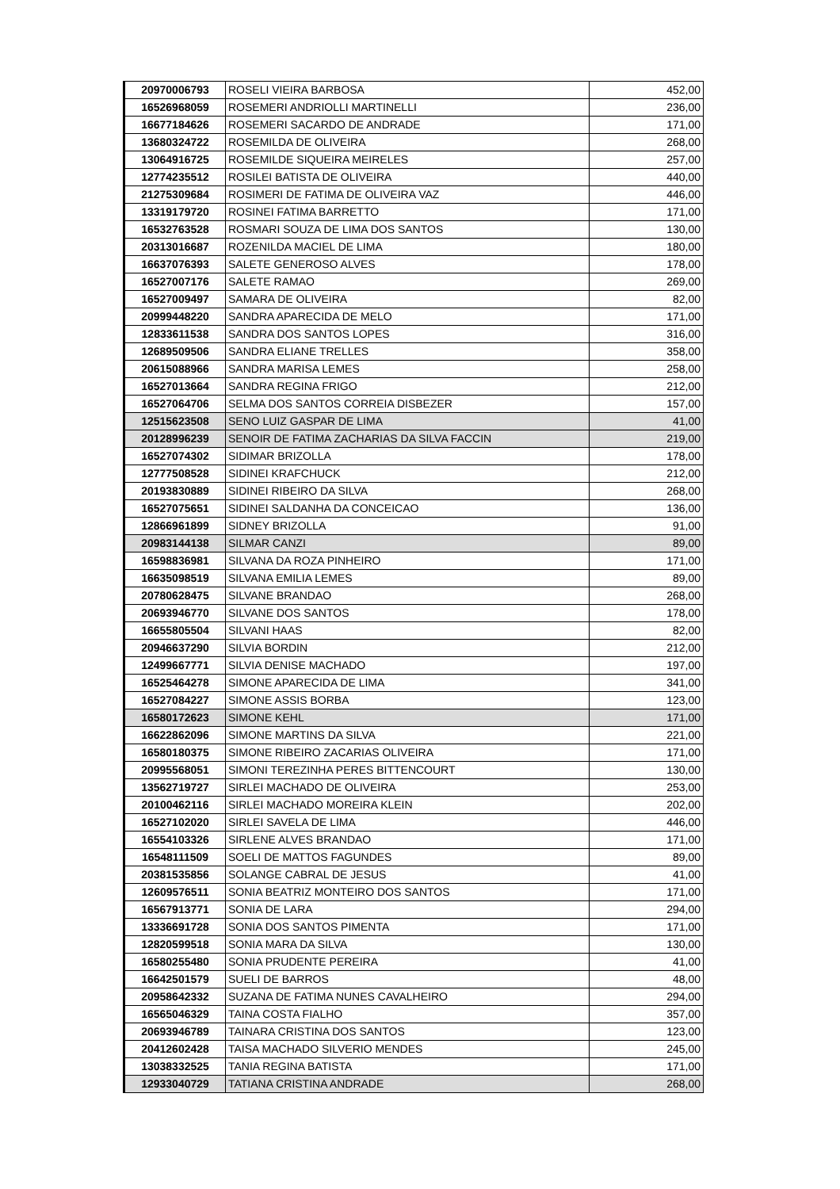| 20970006793 | ROSELI VIEIRA BARBOSA | 452,00 |
| 16526968059 | ROSEMERI ANDRIOLLI MARTINELLI | 236,00 |
| 16677184626 | ROSEMERI SACARDO DE ANDRADE | 171,00 |
| 13680324722 | ROSEMILDA DE OLIVEIRA | 268,00 |
| 13064916725 | ROSEMILDE SIQUEIRA MEIRELES | 257,00 |
| 12774235512 | ROSILEI BATISTA DE OLIVEIRA | 440,00 |
| 21275309684 | ROSIMERI DE FATIMA DE OLIVEIRA VAZ | 446,00 |
| 13319179720 | ROSINEI FATIMA BARRETTO | 171,00 |
| 16532763528 | ROSMARI SOUZA DE LIMA DOS SANTOS | 130,00 |
| 20313016687 | ROZENILDA MACIEL DE LIMA | 180,00 |
| 16637076393 | SALETE GENEROSO ALVES | 178,00 |
| 16527007176 | SALETE RAMAO | 269,00 |
| 16527009497 | SAMARA DE OLIVEIRA | 82,00 |
| 20999448220 | SANDRA APARECIDA DE MELO | 171,00 |
| 12833611538 | SANDRA DOS SANTOS LOPES | 316,00 |
| 12689509506 | SANDRA ELIANE TRELLES | 358,00 |
| 20615088966 | SANDRA MARISA LEMES | 258,00 |
| 16527013664 | SANDRA REGINA FRIGO | 212,00 |
| 16527064706 | SELMA DOS SANTOS CORREIA DISBEZER | 157,00 |
| 12515623508 | SENO LUIZ GASPAR DE LIMA | 41,00 |
| 20128996239 | SENOIR DE FATIMA ZACHARIAS DA SILVA FACCIN | 219,00 |
| 16527074302 | SIDIMAR BRIZOLLA | 178,00 |
| 12777508528 | SIDINEI KRAFCHUCK | 212,00 |
| 20193830889 | SIDINEI RIBEIRO DA SILVA | 268,00 |
| 16527075651 | SIDINEI SALDANHA DA CONCEICAO | 136,00 |
| 12866961899 | SIDNEY BRIZOLLA | 91,00 |
| 20983144138 | SILMAR CANZI | 89,00 |
| 16598836981 | SILVANA DA ROZA PINHEIRO | 171,00 |
| 16635098519 | SILVANA EMILIA LEMES | 89,00 |
| 20780628475 | SILVANE BRANDAO | 268,00 |
| 20693946770 | SILVANE DOS SANTOS | 178,00 |
| 16655805504 | SILVANI HAAS | 82,00 |
| 20946637290 | SILVIA BORDIN | 212,00 |
| 12499667771 | SILVIA DENISE MACHADO | 197,00 |
| 16525464278 | SIMONE APARECIDA DE LIMA | 341,00 |
| 16527084227 | SIMONE ASSIS BORBA | 123,00 |
| 16580172623 | SIMONE KEHL | 171,00 |
| 16622862096 | SIMONE MARTINS DA SILVA | 221,00 |
| 16580180375 | SIMONE RIBEIRO ZACARIAS OLIVEIRA | 171,00 |
| 20995568051 | SIMONI TEREZINHA PERES BITTENCOURT | 130,00 |
| 13562719727 | SIRLEI MACHADO DE OLIVEIRA | 253,00 |
| 20100462116 | SIRLEI MACHADO MOREIRA KLEIN | 202,00 |
| 16527102020 | SIRLEI SAVELA DE LIMA | 446,00 |
| 16554103326 | SIRLENE ALVES BRANDAO | 171,00 |
| 16548111509 | SOELI DE MATTOS FAGUNDES | 89,00 |
| 20381535856 | SOLANGE CABRAL DE JESUS | 41,00 |
| 12609576511 | SONIA BEATRIZ MONTEIRO DOS SANTOS | 171,00 |
| 16567913771 | SONIA DE LARA | 294,00 |
| 13336691728 | SONIA DOS SANTOS PIMENTA | 171,00 |
| 12820599518 | SONIA MARA DA SILVA | 130,00 |
| 16580255480 | SONIA PRUDENTE PEREIRA | 41,00 |
| 16642501579 | SUELI DE BARROS | 48,00 |
| 20958642332 | SUZANA DE FATIMA NUNES CAVALHEIRO | 294,00 |
| 16565046329 | TAINA COSTA FIALHO | 357,00 |
| 20693946789 | TAINARA CRISTINA DOS SANTOS | 123,00 |
| 20412602428 | TAISA MACHADO SILVERIO MENDES | 245,00 |
| 13038332525 | TANIA REGINA BATISTA | 171,00 |
| 12933040729 | TATIANA CRISTINA ANDRADE | 268,00 |